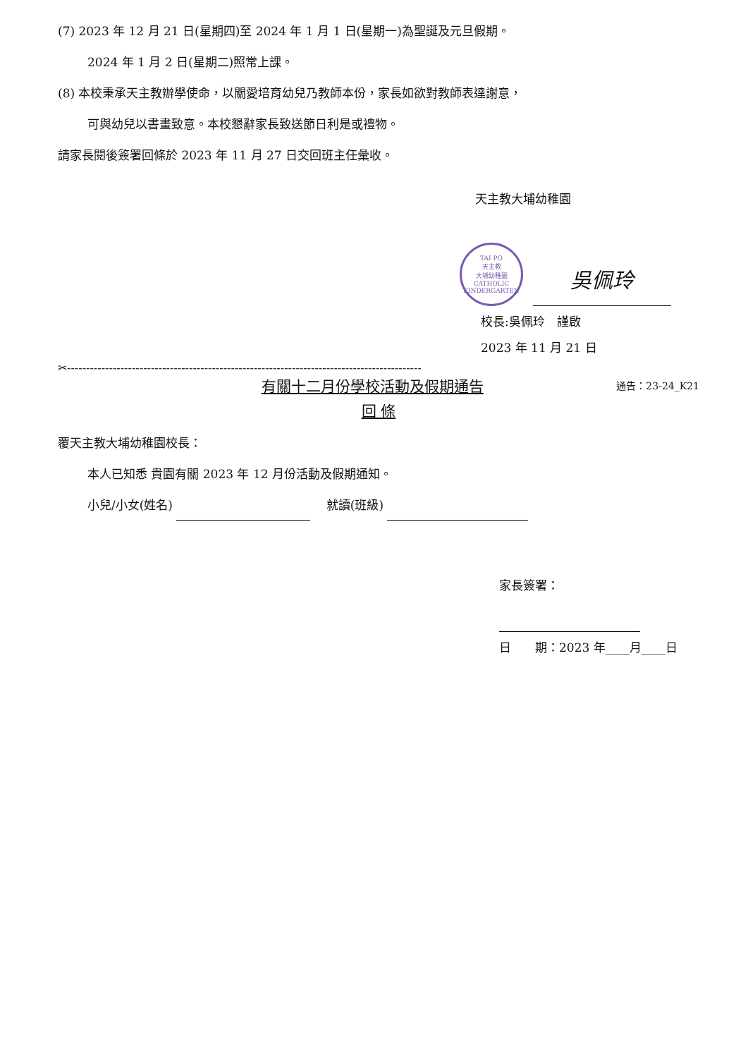(7) 2023 年 12 月 21 日(星期四)至 2024 年 1 月 1 日(星期一)為聖誕及元旦假期。
2024 年 1 月 2 日(星期二)照常上課。
(8) 本校秉承天主教辦學使命，以關愛培育幼兒乃教師本份，家長如欲對教師表達謝意，
可與幼兒以書畫致意。本校懇辭家長致送節日利是或禮物。
請家長閱後簽署回條於 2023 年 11 月 27 日交回班主任彙收。
天主教大埔幼稚園
TAI PO
天主教
大埔幼稚園
CATHOLIC KINDERGARTEN
吳佩玲
校長:吳佩玲　謹啟
2023 年 11 月 21 日
✂---------------------------------------------------------------------------------------------
有關十二月份學校活動及假期通告 通告：23-24_K21
回 條
覆天主教大埔幼稚園校長：
本人已知悉 貴園有關 2023 年 12 月份活動及假期通知。
小兒/小女(姓名) 　 就讀(班級)
家長簽署：
日　　期：2023 年____月____日